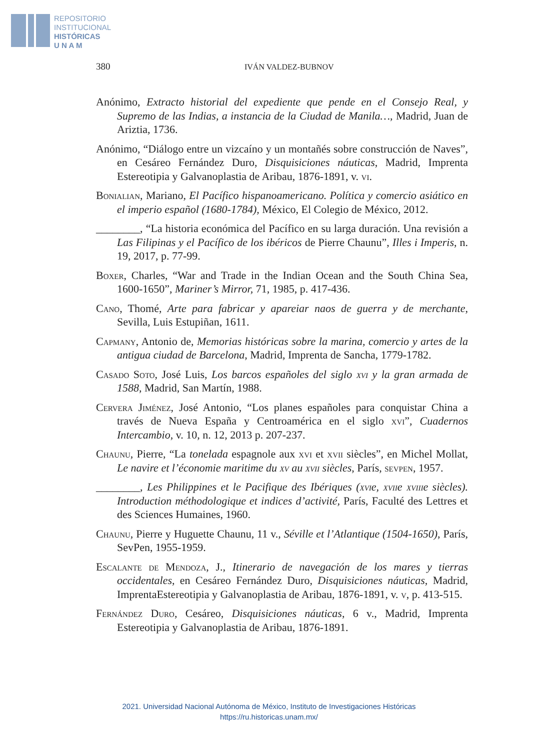REPOSITORIO
INSTITUCIONAL
HISTÓRICAS
U N A M
380 IVÁN VALDEZ-BUBNOV
Anónimo, Extracto historial del expediente que pende en el Consejo Real, y Supremo de las Indias, a instancia de la Ciudad de Manila…, Madrid, Juan de Ariztia, 1736.
Anónimo, “Diálogo entre un vizcaíno y un montañés sobre construcción de Naves”, en Cesáreo Fernández Duro, Disquisiciones náuticas, Madrid, Imprenta Estereotipia y Galvanoplastia de Aribau, 1876-1891, v. vi.
Bonialian, Mariano, El Pacífico hispanoamericano. Política y comercio asiático en el imperio español (1680-1784), México, El Colegio de México, 2012.
________, “La historia económica del Pacífico en su larga duración. Una revisión a Las Filipinas y el Pacífico de los ibéricos de Pierre Chaunu”, Illes i Imperis, n. 19, 2017, p. 77-99.
Boxer, Charles, “War and Trade in the Indian Ocean and the South China Sea, 1600-1650”, Mariner’s Mirror, 71, 1985, p. 417-436.
Cano, Thomé, Arte para fabricar y apareiar naos de guerra y de merchante, Sevilla, Luis Estupiñan, 1611.
Capmany, Antonio de, Memorias históricas sobre la marina, comercio y artes de la antigua ciudad de Barcelona, Madrid, Imprenta de Sancha, 1779-1782.
Casado Soto, José Luis, Los barcos españoles del siglo xvi y la gran armada de 1588, Madrid, San Martín, 1988.
Cervera Jiménez, José Antonio, “Los planes españoles para conquistar China a través de Nueva España y Centroamérica en el siglo xvi”, Cuadernos Intercambio, v. 10, n. 12, 2013 p. 207-237.
Chaunu, Pierre, “La tonelada espagnole aux xvi et xvii siècles”, en Michel Mollat, Le navire et l’économie maritime du xv au xvii siècles, París, sevpen, 1957.
________, Les Philippines et le Pacifique des Ibériques (xvie, xviie xviiie siècles). Introduction méthodologique et indices d’activité, París, Faculté des Lettres et des Sciences Humaines, 1960.
Chaunu, Pierre y Huguette Chaunu, 11 v., Séville et l’Atlantique (1504-1650), París, SevPen, 1955-1959.
Escalante de Mendoza, J., Itinerario de navegación de los mares y tierras occidentales, en Cesáreo Fernández Duro, Disquisiciones náuticas, Madrid, ImprentaEstereotipia y Galvanoplastia de Aribau, 1876-1891, v. v, p. 413-515.
Fernández Duro, Cesáreo, Disquisiciones náuticas, 6 v., Madrid, Imprenta Estereotipia y Galvanoplastia de Aribau, 1876-1891.
2021. Universidad Nacional Autónoma de México, Instituto de Investigaciones Históricas
https://ru.historicas.unam.mx/